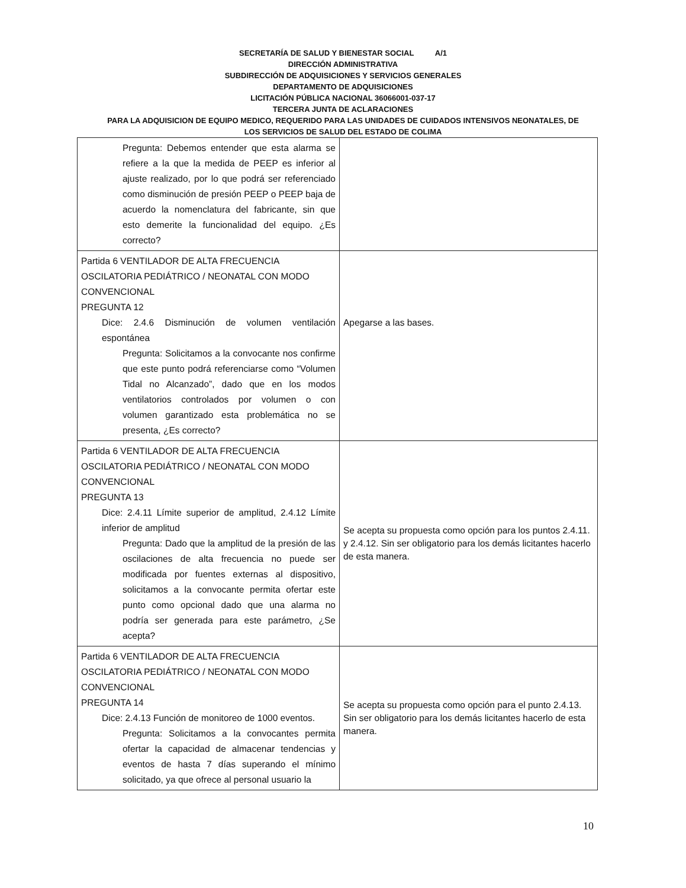SECRETARÍA DE SALUD Y BIENESTAR SOCIAL A/1
DIRECCIÓN ADMINISTRATIVA
SUBDIRECCIÓN DE ADQUISICIONES Y SERVICIOS GENERALES
DEPARTAMENTO DE ADQUISICIONES
LICITACIÓN PÚBLICA NACIONAL 36066001-037-17
TERCERA JUNTA DE ACLARACIONES
PARA LA ADQUISICION DE EQUIPO MEDICO, REQUERIDO PARA LAS UNIDADES DE CUIDADOS INTENSIVOS NEONATALES, DE
LOS SERVICIOS DE SALUD DEL ESTADO DE COLIMA
| Pregunta: Debemos entender que esta alarma se refiere a la que la medida de PEEP es inferior al ajuste realizado, por lo que podrá ser referenciado como disminución de presión PEEP o PEEP baja de acuerdo la nomenclatura del fabricante, sin que esto demerite la funcionalidad del equipo. ¿Es correcto? | |
| Partida 6 VENTILADOR DE ALTA FRECUENCIA OSCILATORIA PEDIÁTRICO / NEONATAL CON MODO CONVENCIONAL PREGUNTA 12 Dice: 2.4.6 Disminución de volumen ventilación espontánea Pregunta: Solicitamos a la convocante nos confirme que este punto podrá referenciarse como “Volumen Tidal no Alcanzado”, dado que en los modos ventilatorios controlados por volumen o con volumen garantizado esta problemática no se presenta, ¿Es correcto? | Apegarse a las bases. |
| Partida 6 VENTILADOR DE ALTA FRECUENCIA OSCILATORIA PEDIÁTRICO / NEONATAL CON MODO CONVENCIONAL PREGUNTA 13 Dice: 2.4.11 Límite superior de amplitud, 2.4.12 Límite inferior de amplitud Pregunta: Dado que la amplitud de la presión de las oscilaciones de alta frecuencia no puede ser modificada por fuentes externas al dispositivo, solicitamos a la convocante permita ofertar este punto como opcional dado que una alarma no podría ser generada para este parámetro, ¿Se acepta? | Se acepta su propuesta como opción para los puntos 2.4.11. y 2.4.12. Sin ser obligatorio para los demás licitantes hacerlo de esta manera. |
| Partida 6 VENTILADOR DE ALTA FRECUENCIA OSCILATORIA PEDIÁTRICO / NEONATAL CON MODO CONVENCIONAL PREGUNTA 14 Dice: 2.4.13 Función de monitoreo de 1000 eventos. Pregunta: Solicitamos a la convocantes permita ofertar la capacidad de almacenar tendencias y eventos de hasta 7 días superando el mínimo solicitado, ya que ofrece al personal usuario la | Se acepta su propuesta como opción para el punto 2.4.13. Sin ser obligatorio para los demás licitantes hacerlo de esta manera. |
10